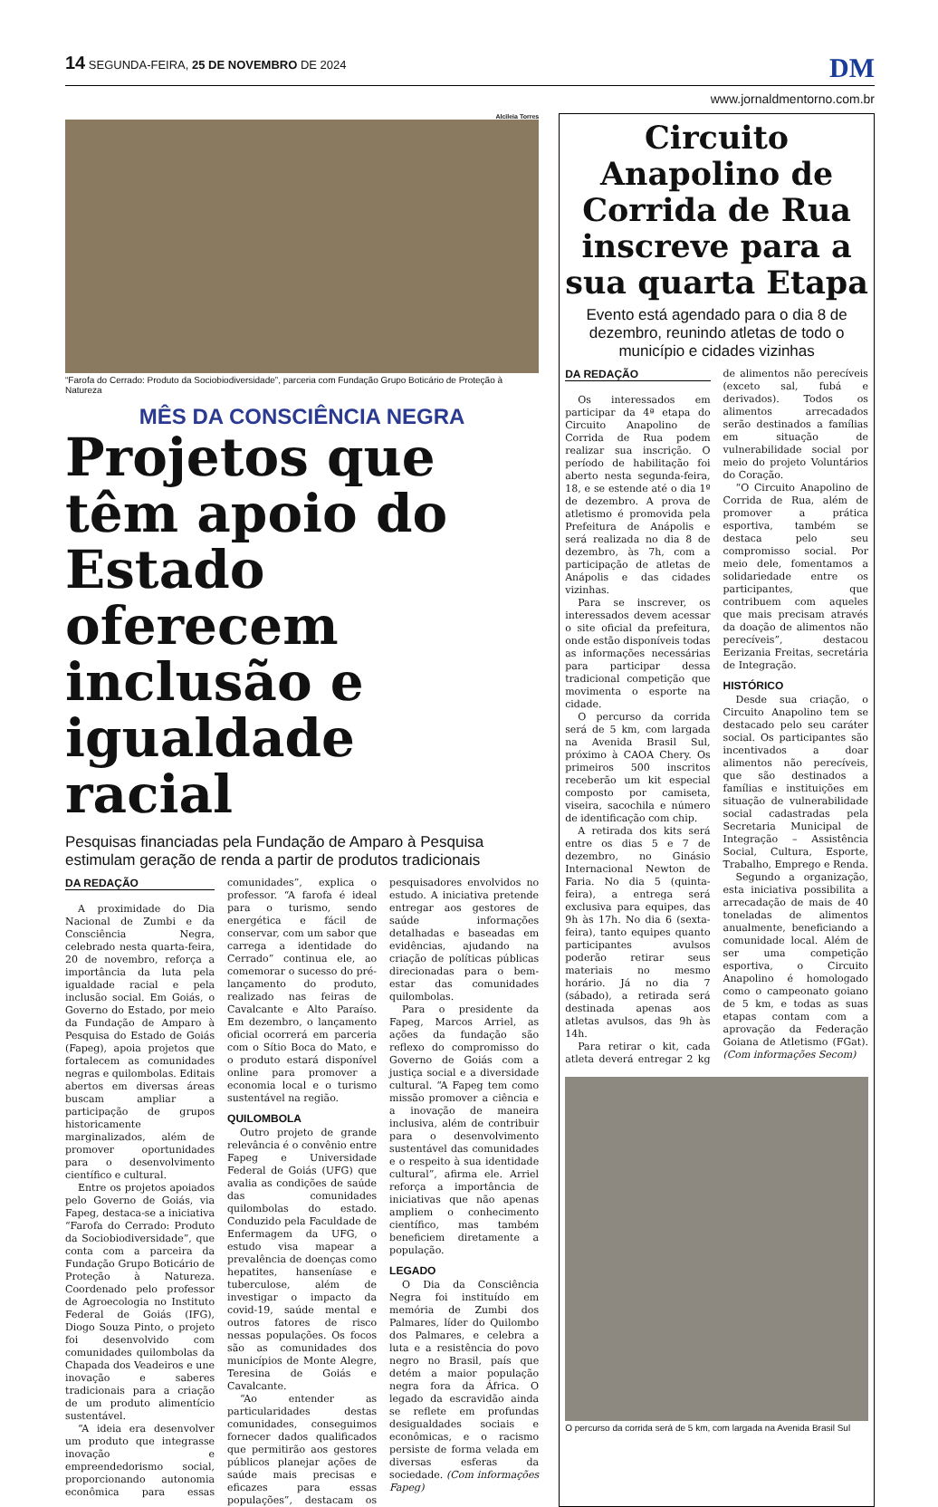14 SEGUNDA-FEIRA, 25 DE NOVEMBRO DE 2024 DM
www.jornaldmentorno.com.br
Alcileia Torres
“Farofa do Cerrado: Produto da Sociobiodiversidade”, parceria com Fundação Grupo Boticário de Proteção à Natureza
MÊS DA CONSCIÊNCIA NEGRA
Projetos que têm apoio do Estado oferecem inclusão e igualdade racial
Pesquisas financiadas pela Fundação de Amparo à Pesquisa estimulam geração de renda a partir de produtos tradicionais
DA REDAÇÃO
A proximidade do Dia Nacional de Zumbi e da Consciência Negra, celebrado nesta quarta-feira, 20 de novembro, reforça a importância da luta pela igualdade racial e pela inclusão social. Em Goiás, o Governo do Estado, por meio da Fundação de Amparo à Pesquisa do Estado de Goiás (Fapeg), apoia projetos que fortalecem as comunidades negras e quilombolas. Editais abertos em diversas áreas buscam ampliar a participação de grupos historicamente marginalizados, além de promover oportunidades para o desenvolvimento científico e cultural.
Entre os projetos apoiados pelo Governo de Goiás, via Fapeg, destaca-se a iniciativa “Farofa do Cerrado: Produto da Sociobiodiversidade”, que conta com a parceira da Fundação Grupo Boticário de Proteção à Natureza. Coordenado pelo professor de Agroecologia no Instituto Federal de Goiás (IFG), Diogo Souza Pinto, o projeto foi desenvolvido com comunidades quilombolas da Chapada dos Veadeiros e une inovação e saberes tradicionais para a criação de um produto alimentício sustentável.
“A ideia era desenvolver um produto que integrasse inovação e empreendedorismo social, proporcionando autonomia econômica para essas comunidades”, explica o professor. “A farofa é ideal para o turismo, sendo energética e fácil de conservar, com um sabor que carrega a identidade do Cerrado” continua ele, ao comemorar o sucesso do pré-lançamento do produto, realizado nas feiras de Cavalcante e Alto Paraíso. Em dezembro, o lançamento oficial ocorrerá em parceria com o Sítio Boca do Mato, e o produto estará disponível online para promover a economia local e o turismo sustentável na região.
QUILOMBOLA
Outro projeto de grande relevância é o convênio entre Fapeg e Universidade Federal de Goiás (UFG) que avalia as condições de saúde das comunidades quilombolas do estado. Conduzido pela Faculdade de Enfermagem da UFG, o estudo visa mapear a prevalência de doenças como hepatites, hanseníase e tuberculose, além de investigar o impacto da covid-19, saúde mental e outros fatores de risco nessas populações. Os focos são as comunidades dos municípios de Monte Alegre, Teresina de Goiás e Cavalcante.
“Ao entender as particularidades destas comunidades, conseguimos fornecer dados qualificados que permitirão aos gestores públicos planejar ações de saúde mais precisas e eficazes para essas populações”, destacam os pesquisadores envolvidos no estudo. A iniciativa pretende entregar aos gestores de saúde informações detalhadas e baseadas em evidências, ajudando na criação de políticas públicas direcionadas para o bem-estar das comunidades quilombolas.
Para o presidente da Fapeg, Marcos Arriel, as ações da fundação são reflexo do compromisso do Governo de Goiás com a justiça social e a diversidade cultural. “A Fapeg tem como missão promover a ciência e a inovação de maneira inclusiva, além de contribuir para o desenvolvimento sustentável das comunidades e o respeito à sua identidade cultural”, afirma ele. Arriel reforça a importância de iniciativas que não apenas ampliem o conhecimento científico, mas também beneficiem diretamente a população.
LEGADO
O Dia da Consciência Negra foi instituído em memória de Zumbi dos Palmares, líder do Quilombo dos Palmares, e celebra a luta e a resistência do povo negro no Brasil, país que detém a maior população negra fora da África. O legado da escravidão ainda se reflete em profundas desigualdades sociais e econômicas, e o racismo persiste de forma velada em diversas esferas da sociedade. (Com informações Fapeg)
Circuito Anapolino de Corrida de Rua inscreve para a sua quarta Etapa
Evento está agendado para o dia 8 de dezembro, reunindo atletas de todo o município e cidades vizinhas
DA REDAÇÃO
Os interessados em participar da 4ª etapa do Circuito Anapolino de Corrida de Rua podem realizar sua inscrição. O período de habilitação foi aberto nesta segunda-feira, 18, e se estende até o dia 1º de dezembro. A prova de atletismo é promovida pela Prefeitura de Anápolis e será realizada no dia 8 de dezembro, às 7h, com a participação de atletas de Anápolis e das cidades vizinhas.
Para se inscrever, os interessados devem acessar o site oficial da prefeitura, onde estão disponíveis todas as informações necessárias para participar dessa tradicional competição que movimenta o esporte na cidade.
O percurso da corrida será de 5 km, com largada na Avenida Brasil Sul, próximo à CAOA Chery. Os primeiros 500 inscritos receberão um kit especial composto por camiseta, viseira, sacochila e número de identificação com chip.
A retirada dos kits será entre os dias 5 e 7 de dezembro, no Ginásio Internacional Newton de Faria. No dia 5 (quinta-feira), a entrega será exclusiva para equipes, das 9h às 17h. No dia 6 (sexta-feira), tanto equipes quanto participantes avulsos poderão retirar seus materiais no mesmo horário. Já no dia 7 (sábado), a retirada será destinada apenas aos atletas avulsos, das 9h às 14h.
Para retirar o kit, cada atleta deverá entregar 2 kg de alimentos não perecíveis (exceto sal, fubá e derivados). Todos os alimentos arrecadados serão destinados a famílias em situação de vulnerabilidade social por meio do projeto Voluntários do Coração.
“O Circuito Anapolino de Corrida de Rua, além de promover a prática esportiva, também se destaca pelo seu compromisso social. Por meio dele, fomentamos a solidariedade entre os participantes, que contribuem com aqueles que mais precisam através da doação de alimentos não perecíveis”, destacou Eerizania Freitas, secretária de Integração.
HISTÓRICO
Desde sua criação, o Circuito Anapolino tem se destacado pelo seu caráter social. Os participantes são incentivados a doar alimentos não perecíveis, que são destinados a famílias e instituições em situação de vulnerabilidade social cadastradas pela Secretaria Municipal de Integração – Assistência Social, Cultura, Esporte, Trabalho, Emprego e Renda.
Segundo a organização, esta iniciativa possibilita a arrecadação de mais de 40 toneladas de alimentos anualmente, beneficiando a comunidade local. Além de ser uma competição esportiva, o Circuito Anapolino é homologado como o campeonato goiano de 5 km, e todas as suas etapas contam com a aprovação da Federação Goiana de Atletismo (FGat). (Com informações Secom)
O percurso da corrida será de 5 km, com largada na Avenida Brasil Sul